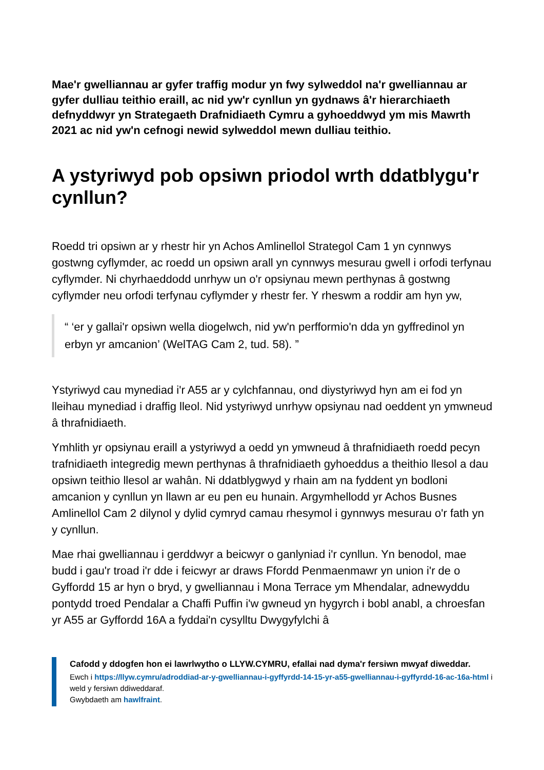Mae'r gwelliannau ar gyfer traffig modur yn fwy sylweddol na'r gwelliannau ar gyfer dulliau teithio eraill, ac nid yw'r cynllun yn gydnaws â'r hierarchiaeth defnyddwyr yn Strategaeth Drafnidiaeth Cymru a gyhoeddwyd ym mis Mawrth 2021 ac nid yw'n cefnogi newid sylweddol mewn dulliau teithio.
A ystyriwyd pob opsiwn priodol wrth ddatblygu'r cynllun?
Roedd tri opsiwn ar y rhestr hir yn Achos Amlinellol Strategol Cam 1 yn cynnwys gostwng cyflymder, ac roedd un opsiwn arall yn cynnwys mesurau gwell i orfodi terfynau cyflymder. Ni chyrhaeddodd unrhyw un o'r opsiynau mewn perthynas â gostwng cyflymder neu orfodi terfynau cyflymder y rhestr fer. Y rheswm a roddir am hyn yw,
“ ‘er y gallai'r opsiwn wella diogelwch, nid yw'n perfformio'n dda yn gyffredinol yn erbyn yr amcanion’ (WelTAG Cam 2, tud. 58). ”
Ystyriwyd cau mynediad i'r A55 ar y cylchfannau, ond diystyriwyd hyn am ei fod yn lleihau mynediad i draffig lleol. Nid ystyriwyd unrhyw opsiynau nad oeddent yn ymwneud â thrafnidiaeth.
Ymhlith yr opsiynau eraill a ystyriwyd a oedd yn ymwneud â thrafnidiaeth roedd pecyn trafnidiaeth integredig mewn perthynas â thrafnidiaeth gyhoeddus a theithio llesol a dau opsiwn teithio llesol ar wahân. Ni ddatblygwyd y rhain am na fyddent yn bodloni amcanion y cynllun yn llawn ar eu pen eu hunain. Argymhellodd yr Achos Busnes Amlinellol Cam 2 dilynol y dylid cymryd camau rhesymol i gynnwys mesurau o'r fath yn y cynllun.
Mae rhai gwelliannau i gerddwyr a beicwyr o ganlyniad i'r cynllun. Yn benodol, mae budd i gau'r troad i'r dde i feicwyr ar draws Ffordd Penmaenmawr yn union i'r de o Gyffordd 15 ar hyn o bryd, y gwelliannau i Mona Terrace ym Mhendalar, adnewyddu pontydd troed Pendalar a Chaffi Puffin i'w gwneud yn hygyrch i bobl anabl, a chroesfan yr A55 ar Gyffordd 16A a fyddai'n cysylltu Dwygyfylchi â
Cafodd y ddogfen hon ei lawrlwytho o LLYW.CYMRU, efallai nad dyma'r fersiwn mwyaf diweddar.
Ewch i https://llyw.cymru/adroddiad-ar-y-gwelliannau-i-gyffyrdd-14-15-yr-a55-gwelliannau-i-gyffyrdd-16-ac-16a-html i weld y fersiwn ddiweddaraf.
Gwybdaeth am hawlfraint.